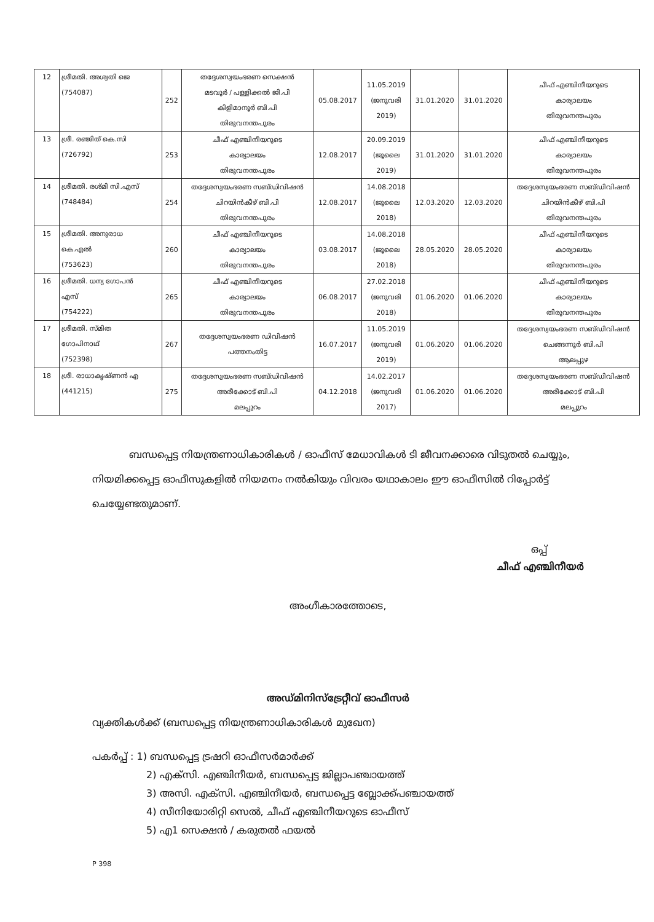| 12 | ശ്രീമതി. അശ്വതി ജെ (754087) | 252 | തദ്ദേശസ്വയംഭരണ സെക്ഷൻ മടവൂർ / പള്ളിക്കൽ ജി.പി കിളിമാനൂർ ബി.പി തിരുവനന്തപുരം | 05.08.2017 | 11.05.2019 (ജനുവരി 2019) | 31.01.2020 | 31.01.2020 | ചീഫ് എഞ്ചിനീയറുടെ കാര്യാലയം തിരുവനന്തപുരം |
| 13 | ശ്രീ. രഞ്ജിത് കെ.സി (726792) | 253 | ചീഫ് എഞ്ചിനീയറുടെ കാര്യാലയം തിരുവനന്തപുരം | 12.08.2017 | 20.09.2019 (ജൂലൈ 2019) | 31.01.2020 | 31.01.2020 | ചീഫ് എഞ്ചിനീയറുടെ കാര്യാലയം തിരുവനന്തപുരം |
| 14 | ശ്രീമതി. രശ്മി സി.എസ് (748484) | 254 | തദ്ദേശസ്വയംഭരണ സബ്ഡിവിഷൻ ചിറയിൻകീഴ് ബി.പി തിരുവനന്തപുരം | 12.08.2017 | 14.08.2018 (ജൂലൈ 2018) | 12.03.2020 | 12.03.2020 | തദ്ദേശസ്വയംഭരണ സബ്ഡിവിഷൻ ചിറയിൻകീഴ് ബി.പി തിരുവനന്തപുരം |
| 15 | ശ്രീമതി. അനുരാധ കെ.എൽ (753623) | 260 | ചീഫ് എഞ്ചിനീയറുടെ കാര്യാലയം തിരുവനന്തപുരം | 03.08.2017 | 14.08.2018 (ജൂലൈ 2018) | 28.05.2020 | 28.05.2020 | ചീഫ് എഞ്ചിനീയറുടെ കാര്യാലയം തിരുവനന്തപുരം |
| 16 | ശ്രീമതി. ധന്യ ഗോപൻ എസ് (754222) | 265 | ചീഫ് എഞ്ചിനീയറുടെ കാര്യാലയം തിരുവനന്തപുരം | 06.08.2017 | 27.02.2018 (ജനുവരി 2018) | 01.06.2020 | 01.06.2020 | ചീഫ് എഞ്ചിനീയറുടെ കാര്യാലയം തിരുവനന്തപുരം |
| 17 | ശ്രീമതി. സ്മിത ഗോപിനാഥ് (752398) | 267 | തദ്ദേശസ്വയംഭരണ ഡിവിഷൻ പത്തനംതിട്ട | 16.07.2017 | 11.05.2019 (ജനുവരി 2019) | 01.06.2020 | 01.06.2020 | തദ്ദേശസ്വയംഭരണ സബ്ഡിവിഷൻ ചെങ്ങന്നൂർ ബി.പി ആലപ്പുഴ |
| 18 | ശ്രീ. രാധാകൃഷ്ണൻ എ (441215) | 275 | തദ്ദേശസ്വയംഭരണ സബ്ഡിവിഷൻ അരീക്കോട് ബി.പി മലപ്പുറം | 04.12.2018 | 14.02.2017 (ജനുവരി 2017) | 01.06.2020 | 01.06.2020 | തദ്ദേശസ്വയംഭരണ സബ്ഡിവിഷൻ അരീക്കോട് ബി.പി മലപ്പുറം |
ബന്ധപ്പെട്ട നിയന്ത്രണാധികാരികൾ / ഓഫീസ് മേധാവികൾ ടി ജീവനക്കാരെ വിടുതൽ ചെയ്യും, നിയമിക്കപ്പെട്ട ഓഫീസുകളിൽ നിയമനം നൽകിയും വിവരം യഥാകാലം ഈ ഓഫീസിൽ റിപ്പോർട്ട് ചെയ്യേണ്ടതുമാണ്.
ഒപ്പ്
ചീഫ് എഞ്ചിനീയർ
അംഗീകാരത്തോടെ,
അഡ്മിനിസ്ട്രേറ്റീവ് ഓഫീസർ
വ്യക്തികൾക്ക് (ബന്ധപ്പെട്ട നിയന്ത്രണാധികാരികൾ മുഖേന)
പകർപ്പ് : 1) ബന്ധപ്പെട്ട ട്രഷറി ഓഫീസർമാർക്ക്
2) എക്സി. എഞ്ചിനീയർ, ബന്ധപ്പെട്ട ജില്ലാപഞ്ചായത്ത്
3) അസി. എക്സി. എഞ്ചിനീയർ, ബന്ധപ്പെട്ട ബ്ലോക്ക്പഞ്ചായത്ത്
4) സീനിയോരിറ്റി സെൽ, ചീഫ് എഞ്ചിനീയറുടെ ഓഫീസ്
5) എ1 സെക്ഷൻ / കരുതൽ ഫയൽ
P 398